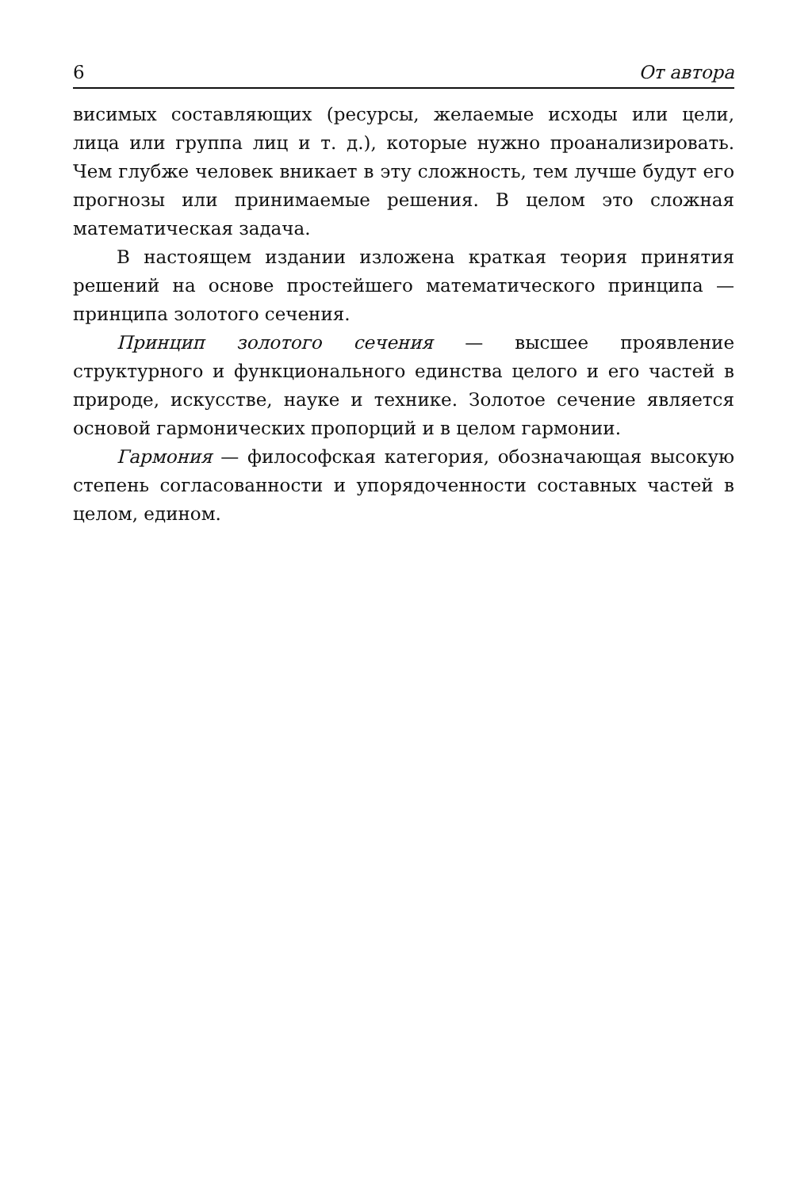6 От автора
висимых составляющих (ресурсы, желаемые исходы или цели, лица или группа лиц и т. д.), которые нужно проанализировать. Чем глубже человек вникает в эту сложность, тем лучше будут его прогнозы или принимаемые решения. В целом это сложная математическая задача.
В настоящем издании изложена краткая теория принятия решений на основе простейшего математического принципа — принципа золотого сечения.
Принцип золотого сечения — высшее проявление структурного и функционального единства целого и его частей в природе, искусстве, науке и технике. Золотое сечение является основой гармонических пропорций и в целом гармонии.
Гармония — философская категория, обозначающая высокую степень согласованности и упорядоченности составных частей в целом, едином.